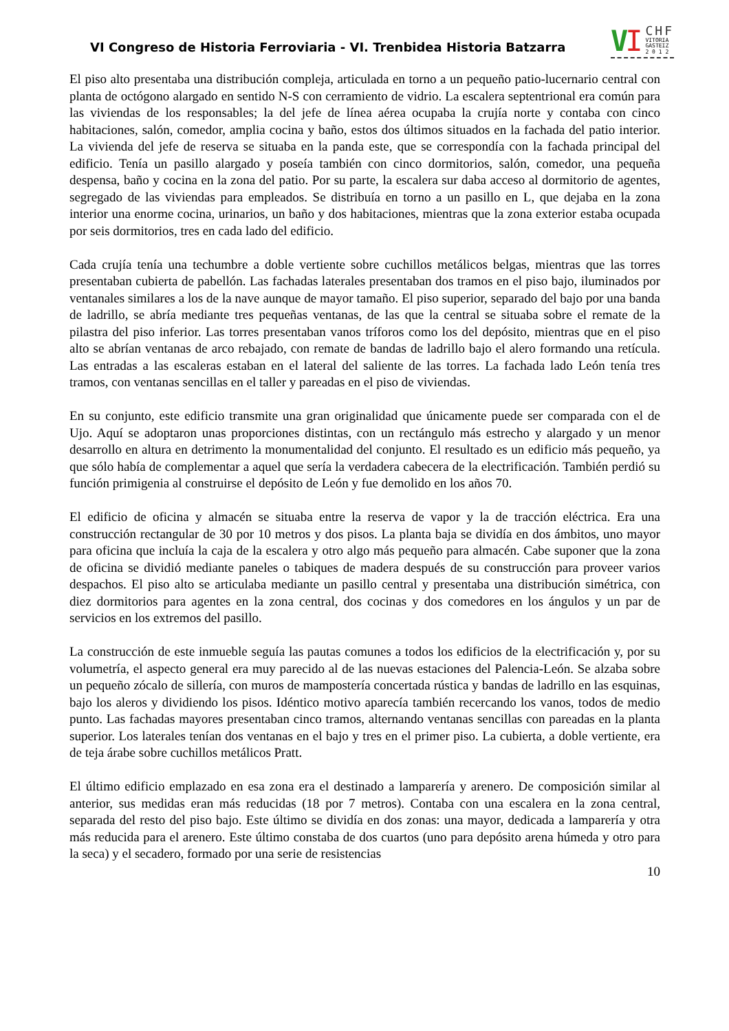VI Congreso de Historia Ferroviaria - VI. Trenbidea Historia Batzarra
V I CHF
VITORIA
GASTEIZ
2 0 1 2
El piso alto presentaba una distribución compleja, articulada en torno a un pequeño patio-lucernario central con planta de octógono alargado en sentido N-S con cerramiento de vidrio. La escalera septentrional era común para las viviendas de los responsables; la del jefe de línea aérea ocupaba la crujía norte y contaba con cinco habitaciones, salón, comedor, amplia cocina y baño, estos dos últimos situados en la fachada del patio interior. La vivienda del jefe de reserva se situaba en la panda este, que se correspondía con la fachada principal del edificio. Tenía un pasillo alargado y poseía también con cinco dormitorios, salón, comedor, una pequeña despensa, baño y cocina en la zona del patio. Por su parte, la escalera sur daba acceso al dormitorio de agentes, segregado de las viviendas para empleados. Se distribuía en torno a un pasillo en L, que dejaba en la zona interior una enorme cocina, urinarios, un baño y dos habitaciones, mientras que la zona exterior estaba ocupada por seis dormitorios, tres en cada lado del edificio.
Cada crujía tenía una techumbre a doble vertiente sobre cuchillos metálicos belgas, mientras que las torres presentaban cubierta de pabellón. Las fachadas laterales presentaban dos tramos en el piso bajo, iluminados por ventanales similares a los de la nave aunque de mayor tamaño. El piso superior, separado del bajo por una banda de ladrillo, se abría mediante tres pequeñas ventanas, de las que la central se situaba sobre el remate de la pilastra del piso inferior. Las torres presentaban vanos tríforos como los del depósito, mientras que en el piso alto se abrían ventanas de arco rebajado, con remate de bandas de ladrillo bajo el alero formando una retícula. Las entradas a las escaleras estaban en el lateral del saliente de las torres. La fachada lado León tenía tres tramos, con ventanas sencillas en el taller y pareadas en el piso de viviendas.
En su conjunto, este edificio transmite una gran originalidad que únicamente puede ser comparada con el de Ujo. Aquí se adoptaron unas proporciones distintas, con un rectángulo más estrecho y alargado y un menor desarrollo en altura en detrimento la monumentalidad del conjunto. El resultado es un edificio más pequeño, ya que sólo había de complementar a aquel que sería la verdadera cabecera de la electrificación. También perdió su función primigenia al construirse el depósito de León y fue demolido en los años 70.
El edificio de oficina y almacén se situaba entre la reserva de vapor y la de tracción eléctrica. Era una construcción rectangular de 30 por 10 metros y dos pisos. La planta baja se dividía en dos ámbitos, uno mayor para oficina que incluía la caja de la escalera y otro algo más pequeño para almacén. Cabe suponer que la zona de oficina se dividió mediante paneles o tabiques de madera después de su construcción para proveer varios despachos. El piso alto se articulaba mediante un pasillo central y presentaba una distribución simétrica, con diez dormitorios para agentes en la zona central, dos cocinas y dos comedores en los ángulos y un par de servicios en los extremos del pasillo.
La construcción de este inmueble seguía las pautas comunes a todos los edificios de la electrificación y, por su volumetría, el aspecto general era muy parecido al de las nuevas estaciones del Palencia-León. Se alzaba sobre un pequeño zócalo de sillería, con muros de mampostería concertada rústica y bandas de ladrillo en las esquinas, bajo los aleros y dividiendo los pisos. Idéntico motivo aparecía también recercando los vanos, todos de medio punto. Las fachadas mayores presentaban cinco tramos, alternando ventanas sencillas con pareadas en la planta superior. Los laterales tenían dos ventanas en el bajo y tres en el primer piso. La cubierta, a doble vertiente, era de teja árabe sobre cuchillos metálicos Pratt.
El último edificio emplazado en esa zona era el destinado a lamparería y arenero. De composición similar al anterior, sus medidas eran más reducidas (18 por 7 metros). Contaba con una escalera en la zona central, separada del resto del piso bajo. Este último se dividía en dos zonas: una mayor, dedicada a lamparería y otra más reducida para el arenero. Este último constaba de dos cuartos (uno para depósito arena húmeda y otro para la seca) y el secadero, formado por una serie de resistencias
10